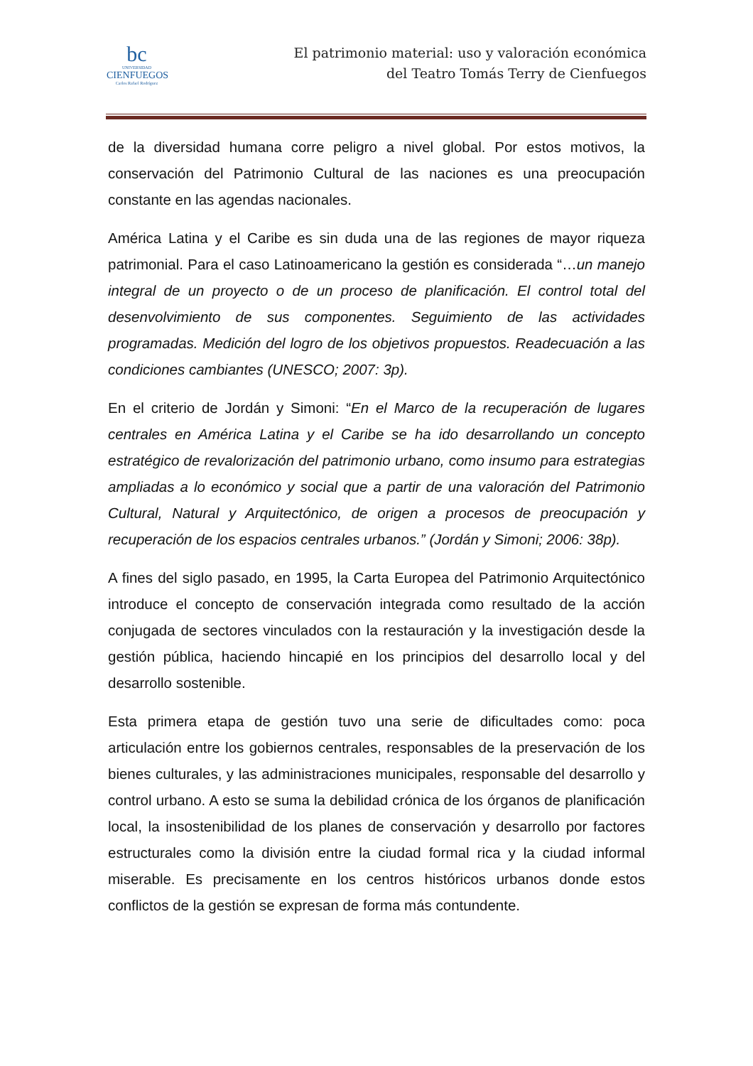bc
UNIVERSIDAD
CIENFUEGOS
Carlos Rafael Rodríguez
El patrimonio material: uso y valoración económica
del Teatro Tomás Terry de Cienfuegos
de la diversidad humana corre peligro a nivel global. Por estos motivos, la conservación del Patrimonio Cultural de las naciones es una preocupación constante en las agendas nacionales.
América Latina y el Caribe es sin duda una de las regiones de mayor riqueza patrimonial. Para el caso Latinoamericano la gestión es considerada “…un manejo integral de un proyecto o de un proceso de planificación. El control total del desenvolvimiento de sus componentes. Seguimiento de las actividades programadas. Medición del logro de los objetivos propuestos. Readecuación a las condiciones cambiantes (UNESCO; 2007: 3p).
En el criterio de Jordán y Simoni: “En el Marco de la recuperación de lugares centrales en América Latina y el Caribe se ha ido desarrollando un concepto estratégico de revalorización del patrimonio urbano, como insumo para estrategias ampliadas a lo económico y social que a partir de una valoración del Patrimonio Cultural, Natural y Arquitectónico, de origen a procesos de preocupación y recuperación de los espacios centrales urbanos.” (Jordán y Simoni; 2006: 38p).
A fines del siglo pasado, en 1995, la Carta Europea del Patrimonio Arquitectónico introduce el concepto de conservación integrada como resultado de la acción conjugada de sectores vinculados con la restauración y la investigación desde la gestión pública, haciendo hincapié en los principios del desarrollo local y del desarrollo sostenible.
Esta primera etapa de gestión tuvo una serie de dificultades como: poca articulación entre los gobiernos centrales, responsables de la preservación de los bienes culturales, y las administraciones municipales, responsable del desarrollo y control urbano. A esto se suma la debilidad crónica de los órganos de planificación local, la insostenibilidad de los planes de conservación y desarrollo por factores estructurales como la división entre la ciudad formal rica y la ciudad informal miserable. Es precisamente en los centros históricos urbanos donde estos conflictos de la gestión se expresan de forma más contundente.